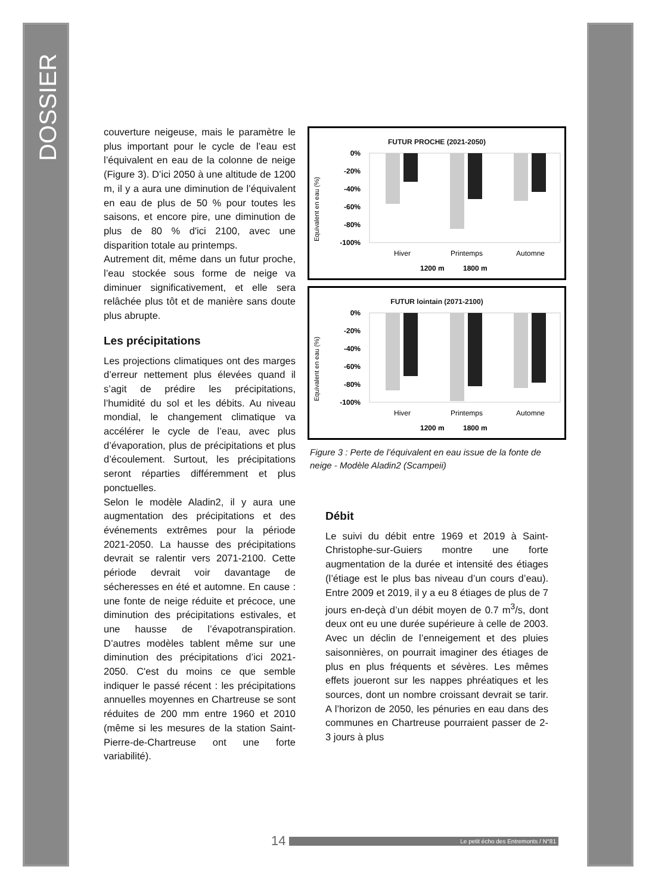DOSSIER
couverture neigeuse, mais le paramètre le plus important pour le cycle de l’eau est l’équivalent en eau de la colonne de neige (Figure 3). D’ici 2050 à une altitude de 1200 m, il y a aura une diminution de l’équivalent en eau de plus de 50 % pour toutes les saisons, et encore pire, une diminution de plus de 80 % d'ici 2100, avec une disparition totale au printemps.
Autrement dit, même dans un futur proche, l’eau stockée sous forme de neige va diminuer significativement, et elle sera relâchée plus tôt et de manière sans doute plus abrupte.
Les précipitations
Les projections climatiques ont des marges d’erreur nettement plus élevées quand il s’agit de prédire les précipitations, l’humidité du sol et les débits. Au niveau mondial, le changement climatique va accélérer le cycle de l’eau, avec plus d’évaporation, plus de précipitations et plus d’écoulement. Surtout, les précipitations seront réparties différemment et plus ponctuelles.
Selon le modèle Aladin2, il y aura une augmentation des précipitations et des événements extrêmes pour la période 2021-2050. La hausse des précipitations devrait se ralentir vers 2071-2100. Cette période devrait voir davantage de sécheresses en été et automne. En cause : une fonte de neige réduite et précoce, une diminution des précipitations estivales, et une hausse de l’évapotranspiration. D’autres modèles tablent même sur une diminution des précipitations d’ici 2021-2050. C'est du moins ce que semble indiquer le passé récent : les précipitations annuelles moyennes en Chartreuse se sont réduites de 200 mm entre 1960 et 2010 (même si les mesures de la station Saint-Pierre-de-Chartreuse ont une forte variabilité).
FUTUR PROCHE (2021-2050)
Equivalent en eau (%)
0%
-20%
-40%
-60%
-80%
-100%
Hiver
Printemps
Automne
1200 m
1800 m
FUTUR lointain (2071-2100)
Equivalent en eau (%)
0%
-20%
-40%
-60%
-80%
-100%
Hiver
Printemps
Automne
1200 m
1800 m
Figure 3 : Perte de l’équivalent en eau issue de la fonte de neige - Modèle Aladin2 (Scampeii)
Débit
Le suivi du débit entre 1969 et 2019 à Saint-Christophe-sur-Guiers montre une forte augmentation de la durée et intensité des étiages (l’étiage est le plus bas niveau d’un cours d’eau). Entre 2009 et 2019, il y a eu 8 étiages de plus de 7 jours en-deçà d’un débit moyen de 0.7 m<sup>3</sup>/s, dont deux ont eu une durée supérieure à celle de 2003. Avec un déclin de l’enneigement et des pluies saisonnières, on pourrait imaginer des étiages de plus en plus fréquents et sévères. Les mêmes effets joueront sur les nappes phréatiques et les sources, dont un nombre croissant devrait se tarir. A l’horizon de 2050, les pénuries en eau dans des communes en Chartreuse pourraient passer de 2-3 jours à plus
14 Le petit écho des Entremonts / N°81